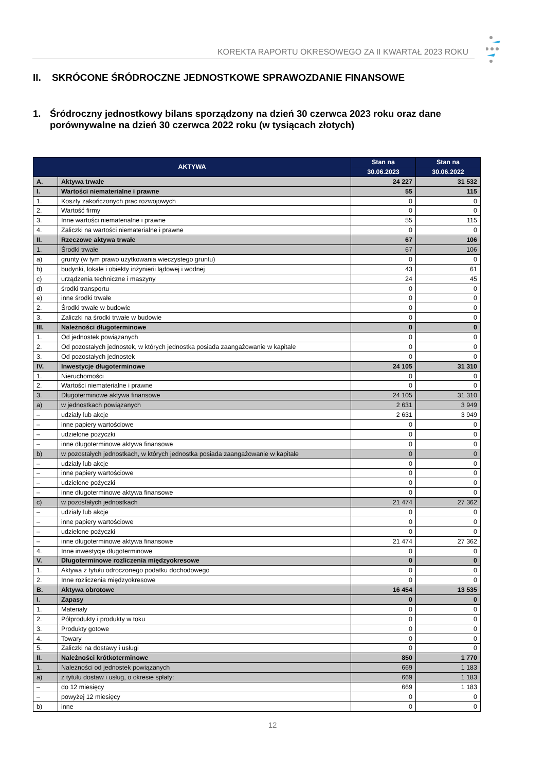KOREKTA RAPORTU OKRESOWEGO ZA II KWARTAŁ 2023 ROKU
II. SKRÓCONE ŚRÓDROCZNE JEDNOSTKOWE SPRAWOZDANIE FINANSOWE
1. Śródroczny jednostkowy bilans sporządzony na dzień 30 czerwca 2023 roku oraz dane porównywalne na dzień 30 czerwca 2022 roku (w tysiącach złotych)
| AKTYWA | | Stan na | Stan na |
| --- | --- | --- | --- |
| | | 30.06.2023 | 30.06.2022 |
| A. | Aktywa trwałe | 24 227 | 31 532 |
| I. | Wartości niematerialne i prawne | 55 | 115 |
| 1. | Koszty zakończonych prac rozwojowych | 0 | 0 |
| 2. | Wartość firmy | 0 | 0 |
| 3. | Inne wartości niematerialne i prawne | 55 | 115 |
| 4. | Zaliczki na wartości niematerialne i prawne | 0 | 0 |
| II. | Rzeczowe aktywa trwałe | 67 | 106 |
| 1. | Środki trwałe | 67 | 106 |
| a) | grunty (w tym prawo użytkowania wieczystego gruntu) | 0 | 0 |
| b) | budynki, lokale i obiekty inżynierii lądowej i wodnej | 43 | 61 |
| c) | urządzenia techniczne i maszyny | 24 | 45 |
| d) | środki transportu | 0 | 0 |
| e) | inne środki trwałe | 0 | 0 |
| 2. | Środki trwałe w budowie | 0 | 0 |
| 3. | Zaliczki na środki trwałe w budowie | 0 | 0 |
| III. | Należności długoterminowe | 0 | 0 |
| 1. | Od jednostek powiązanych | 0 | 0 |
| 2. | Od pozostałych jednostek, w których jednostka posiada zaangażowanie w kapitale | 0 | 0 |
| 3. | Od pozostałych jednostek | 0 | 0 |
| IV. | Inwestycje długoterminowe | 24 105 | 31 310 |
| 1. | Nieruchomości | 0 | 0 |
| 2. | Wartości niematerialne i prawne | 0 | 0 |
| 3. | Długoterminowe aktywa finansowe | 24 105 | 31 310 |
| a) | w jednostkach powiązanych | 2 631 | 3 949 |
| – | udziały lub akcje | 2 631 | 3 949 |
| – | inne papiery wartościowe | 0 | 0 |
| – | udzielone pożyczki | 0 | 0 |
| – | inne długoterminowe aktywa finansowe | 0 | 0 |
| b) | w pozostałych jednostkach, w których jednostka posiada zaangażowanie w kapitale | 0 | 0 |
| – | udziały lub akcje | 0 | 0 |
| – | inne papiery wartościowe | 0 | 0 |
| – | udzielone pożyczki | 0 | 0 |
| – | inne długoterminowe aktywa finansowe | 0 | 0 |
| c) | w pozostałych jednostkach | 21 474 | 27 362 |
| – | udziały lub akcje | 0 | 0 |
| – | inne papiery wartościowe | 0 | 0 |
| – | udzielone pożyczki | 0 | 0 |
| – | inne długoterminowe aktywa finansowe | 21 474 | 27 362 |
| 4. | Inne inwestycje długoterminowe | 0 | 0 |
| V. | Długoterminowe rozliczenia międzyokresowe | 0 | 0 |
| 1. | Aktywa z tytułu odroczonego podatku dochodowego | 0 | 0 |
| 2. | Inne rozliczenia międzyokresowe | 0 | 0 |
| B. | Aktywa obrotowe | 16 454 | 13 535 |
| I. | Zapasy | 0 | 0 |
| 1. | Materiały | 0 | 0 |
| 2. | Półprodukty i produkty w toku | 0 | 0 |
| 3. | Produkty gotowe | 0 | 0 |
| 4. | Towary | 0 | 0 |
| 5. | Zaliczki na dostawy i usługi | 0 | 0 |
| II. | Należności krótkoterminowe | 850 | 1 770 |
| 1. | Należności od jednostek powiązanych | 669 | 1 183 |
| a) | z tytułu dostaw i usług, o okresie spłaty: | 669 | 1 183 |
| – | do 12 miesięcy | 669 | 1 183 |
| – | powyżej 12 miesięcy | 0 | 0 |
| b) | inne | 0 | 0 |
12